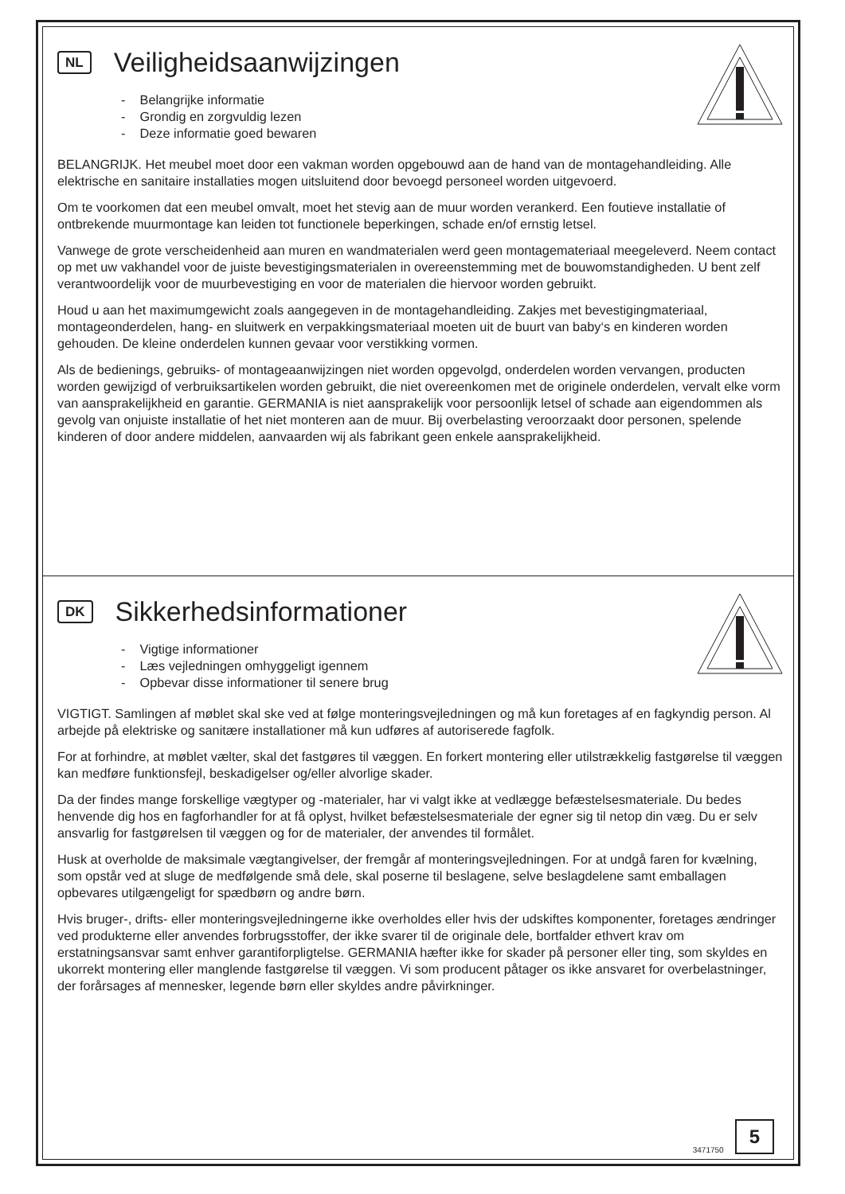NL Veiligheidsaanwijzingen
- Belangrijke informatie
- Grondig en zorgvuldig lezen
- Deze informatie goed bewaren
BELANGRIJK. Het meubel moet door een vakman worden opgebouwd aan de hand van de montagehandleiding. Alle elektrische en sanitaire installaties mogen uitsluitend door bevoegd personeel worden uitgevoerd.
Om te voorkomen dat een meubel omvalt, moet het stevig aan de muur worden verankerd. Een foutieve installatie of ontbrekende muurmontage kan leiden tot functionele beperkingen, schade en/of ernstig letsel.
Vanwege de grote verscheidenheid aan muren en wandmaterialen werd geen montagemateriaal meegeleverd. Neem contact op met uw vakhandel voor de juiste bevestigingsmaterialen in overeenstemming met de bouwomstandigheden. U bent zelf verantwoordelijk voor de muurbevestiging en voor de materialen die hiervoor worden gebruikt.
Houd u aan het maximumgewicht zoals aangegeven in de montagehandleiding. Zakjes met bevestigingmateriaal, montageonderdelen, hang- en sluitwerk en verpakkingsmateriaal moeten uit de buurt van baby‘s en kinderen worden gehouden. De kleine onderdelen kunnen gevaar voor verstikking vormen.
Als de bedienings, gebruiks- of montageaanwijzingen niet worden opgevolgd, onderdelen worden vervangen, producten worden gewijzigd of verbruiksartikelen worden gebruikt, die niet overeenkomen met de originele onderdelen, vervalt elke vorm van aansprakelijkheid en garantie. GERMANIA is niet aansprakelijk voor persoonlijk letsel of schade aan eigendommen als gevolg van onjuiste installatie of het niet monteren aan de muur. Bij overbelasting veroorzaakt door personen, spelende kinderen of door andere middelen, aanvaarden wij als fabrikant geen enkele aansprakelijkheid.
DK Sikkerhedsinformationer
- Vigtige informationer
- Læs vejledningen omhyggeligt igennem
- Opbevar disse informationer til senere brug
VIGTIGT. Samlingen af møblet skal ske ved at følge monteringsvejledningen og må kun foretages af en fagkyndig person. Al arbejde på elektriske og sanitære installationer må kun udføres af autoriserede fagfolk.
For at forhindre, at møblet vælter, skal det fastgøres til væggen. En forkert montering eller utilstrækkelig fastgørelse til væggen kan medføre funktionsfejl, beskadigelser og/eller alvorlige skader.
Da der findes mange forskellige vægtyper og -materialer, har vi valgt ikke at vedlægge befæstelsesmateriale. Du bedes henvende dig hos en fagforhandler for at få oplyst, hvilket befæstelsesmateriale der egner sig til netop din væg. Du er selv ansvarlig for fastgørelsen til væggen og for de materialer, der anvendes til formålet.
Husk at overholde de maksimale vægtangivelser, der fremgår af monteringsvejledningen. For at undgå faren for kvælning, som opstår ved at sluge de medfølgende små dele, skal poserne til beslagene, selve beslagdelene samt emballagen opbevares utilgængeligt for spædbørn og andre børn.
Hvis bruger-, drifts- eller monteringsvejledningerne ikke overholdes eller hvis der udskiftes komponenter, foretages ændringer ved produkterne eller anvendes forbrugsstoffer, der ikke svarer til de originale dele, bortfalder ethvert krav om erstatningsansvar samt enhver garantiforpligtelse. GERMANIA hæfter ikke for skader på personer eller ting, som skyldes en ukorrekt montering eller manglende fastgørelse til væggen. Vi som producent påtager os ikke ansvaret for overbelastninger, der forårsages af mennesker, legende børn eller skyldes andre påvirkninger.
3471750 5